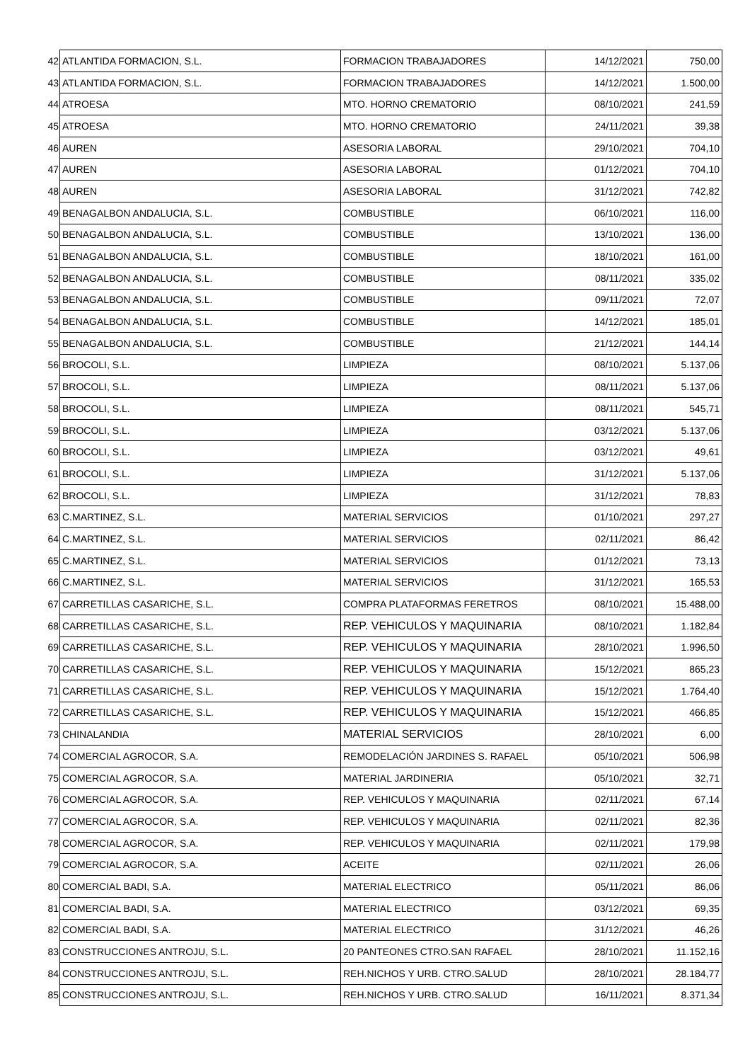| 42 | ATLANTIDA FORMACION, S.L. | FORMACION TRABAJADORES | 14/12/2021 | 750,00 |
| 43 | ATLANTIDA FORMACION, S.L. | FORMACION TRABAJADORES | 14/12/2021 | 1.500,00 |
| 44 | ATROESA | MTO. HORNO CREMATORIO | 08/10/2021 | 241,59 |
| 45 | ATROESA | MTO. HORNO CREMATORIO | 24/11/2021 | 39,38 |
| 46 | AUREN | ASESORIA LABORAL | 29/10/2021 | 704,10 |
| 47 | AUREN | ASESORIA LABORAL | 01/12/2021 | 704,10 |
| 48 | AUREN | ASESORIA LABORAL | 31/12/2021 | 742,82 |
| 49 | BENAGALBON ANDALUCIA, S.L. | COMBUSTIBLE | 06/10/2021 | 116,00 |
| 50 | BENAGALBON ANDALUCIA, S.L. | COMBUSTIBLE | 13/10/2021 | 136,00 |
| 51 | BENAGALBON ANDALUCIA, S.L. | COMBUSTIBLE | 18/10/2021 | 161,00 |
| 52 | BENAGALBON ANDALUCIA, S.L. | COMBUSTIBLE | 08/11/2021 | 335,02 |
| 53 | BENAGALBON ANDALUCIA, S.L. | COMBUSTIBLE | 09/11/2021 | 72,07 |
| 54 | BENAGALBON ANDALUCIA, S.L. | COMBUSTIBLE | 14/12/2021 | 185,01 |
| 55 | BENAGALBON ANDALUCIA, S.L. | COMBUSTIBLE | 21/12/2021 | 144,14 |
| 56 | BROCOLI, S.L. | LIMPIEZA | 08/10/2021 | 5.137,06 |
| 57 | BROCOLI, S.L. | LIMPIEZA | 08/11/2021 | 5.137,06 |
| 58 | BROCOLI, S.L. | LIMPIEZA | 08/11/2021 | 545,71 |
| 59 | BROCOLI, S.L. | LIMPIEZA | 03/12/2021 | 5.137,06 |
| 60 | BROCOLI, S.L. | LIMPIEZA | 03/12/2021 | 49,61 |
| 61 | BROCOLI, S.L. | LIMPIEZA | 31/12/2021 | 5.137,06 |
| 62 | BROCOLI, S.L. | LIMPIEZA | 31/12/2021 | 78,83 |
| 63 | C.MARTINEZ, S.L. | MATERIAL SERVICIOS | 01/10/2021 | 297,27 |
| 64 | C.MARTINEZ, S.L. | MATERIAL SERVICIOS | 02/11/2021 | 86,42 |
| 65 | C.MARTINEZ, S.L. | MATERIAL SERVICIOS | 01/12/2021 | 73,13 |
| 66 | C.MARTINEZ, S.L. | MATERIAL SERVICIOS | 31/12/2021 | 165,53 |
| 67 | CARRETILLAS CASARICHE, S.L. | COMPRA PLATAFORMAS FERETROS | 08/10/2021 | 15.488,00 |
| 68 | CARRETILLAS CASARICHE, S.L. | REP. VEHICULOS Y MAQUINARIA | 08/10/2021 | 1.182,84 |
| 69 | CARRETILLAS CASARICHE, S.L. | REP. VEHICULOS Y MAQUINARIA | 28/10/2021 | 1.996,50 |
| 70 | CARRETILLAS CASARICHE, S.L. | REP. VEHICULOS Y MAQUINARIA | 15/12/2021 | 865,23 |
| 71 | CARRETILLAS CASARICHE, S.L. | REP. VEHICULOS Y MAQUINARIA | 15/12/2021 | 1.764,40 |
| 72 | CARRETILLAS CASARICHE, S.L. | REP. VEHICULOS Y MAQUINARIA | 15/12/2021 | 466,85 |
| 73 | CHINALANDIA | MATERIAL SERVICIOS | 28/10/2021 | 6,00 |
| 74 | COMERCIAL AGROCOR, S.A. | REMODELACIÓN JARDINES S. RAFAEL | 05/10/2021 | 506,98 |
| 75 | COMERCIAL AGROCOR, S.A. | MATERIAL JARDINERIA | 05/10/2021 | 32,71 |
| 76 | COMERCIAL AGROCOR, S.A. | REP. VEHICULOS Y MAQUINARIA | 02/11/2021 | 67,14 |
| 77 | COMERCIAL AGROCOR, S.A. | REP. VEHICULOS Y MAQUINARIA | 02/11/2021 | 82,36 |
| 78 | COMERCIAL AGROCOR, S.A. | REP. VEHICULOS Y MAQUINARIA | 02/11/2021 | 179,98 |
| 79 | COMERCIAL AGROCOR, S.A. | ACEITE | 02/11/2021 | 26,06 |
| 80 | COMERCIAL BADI, S.A. | MATERIAL ELECTRICO | 05/11/2021 | 86,06 |
| 81 | COMERCIAL BADI, S.A. | MATERIAL ELECTRICO | 03/12/2021 | 69,35 |
| 82 | COMERCIAL BADI, S.A. | MATERIAL ELECTRICO | 31/12/2021 | 46,26 |
| 83 | CONSTRUCCIONES ANTROJU, S.L. | 20 PANTEONES CTRO.SAN RAFAEL | 28/10/2021 | 11.152,16 |
| 84 | CONSTRUCCIONES ANTROJU, S.L. | REH.NICHOS Y URB. CTRO.SALUD | 28/10/2021 | 28.184,77 |
| 85 | CONSTRUCCIONES ANTROJU, S.L. | REH.NICHOS Y URB. CTRO.SALUD | 16/11/2021 | 8.371,34 |